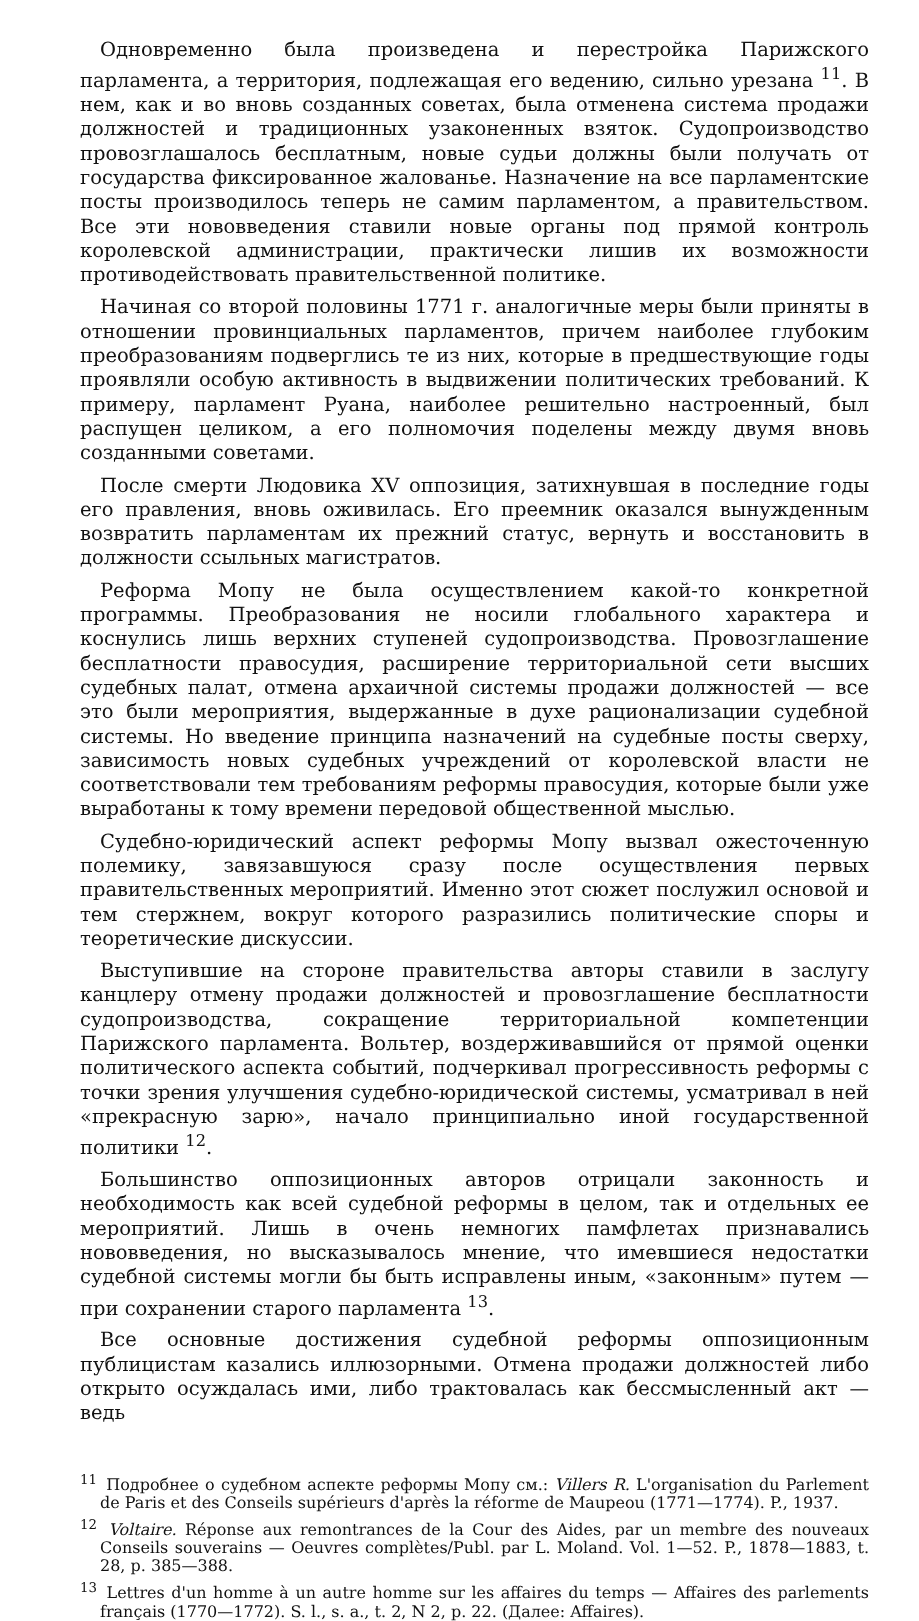Одновременно была произведена и перестройка Парижского парламента, а территория, подлежащая его ведению, сильно урезана <sup>11</sup>. В нем, как и во вновь созданных советах, была отменена система продажи должностей и традиционных узаконенных взяток. Судопроизводство провозглашалось бесплатным, новые судьи должны были получать от государства фиксированное жалованье. Назначение на все парламентские посты производилось теперь не самим парламентом, а правительством. Все эти нововведения ставили новые органы под прямой контроль королевской администрации, практически лишив их возможности противодействовать правительственной политике.
Начиная со второй половины 1771 г. аналогичные меры были приняты в отношении провинциальных парламентов, причем наиболее глубоким преобразованиям подверглись те из них, которые в предшествующие годы проявляли особую активность в выдвижении политических требований. К примеру, парламент Руана, наиболее решительно настроенный, был распущен целиком, а его полномочия поделены между двумя вновь созданными советами.
После смерти Людовика XV оппозиция, затихнувшая в последние годы его правления, вновь оживилась. Его преемник оказался вынужденным возвратить парламентам их прежний статус, вернуть и восстановить в должности ссыльных магистратов.
Реформа Мопу не была осуществлением какой-то конкретной программы. Преобразования не носили глобального характера и коснулись лишь верхних ступеней судопроизводства. Провозглашение бесплатности правосудия, расширение территориальной сети высших судебных палат, отмена архаичной системы продажи должностей — все это были мероприятия, выдержанные в духе рационализации судебной системы. Но введение принципа назначений на судебные посты сверху, зависимость новых судебных учреждений от королевской власти не соответствовали тем требованиям реформы правосудия, которые были уже выработаны к тому времени передовой общественной мыслью.
Судебно-юридический аспект реформы Мопу вызвал ожесточенную полемику, завязавшуюся сразу после осуществления первых правительственных мероприятий. Именно этот сюжет послужил основой и тем стержнем, вокруг которого разразились политические споры и теоретические дискуссии.
Выступившие на стороне правительства авторы ставили в заслугу канцлеру отмену продажи должностей и провозглашение бесплатности судопроизводства, сокращение территориальной компетенции Парижского парламента. Вольтер, воздерживавшийся от прямой оценки политического аспекта событий, подчеркивал прогрессивность реформы с точки зрения улучшения судебно-юридической системы, усматривал в ней «прекрасную зарю», начало принципиально иной государственной политики <sup>12</sup>.
Большинство оппозиционных авторов отрицали законность и необходимость как всей судебной реформы в целом, так и отдельных ее мероприятий. Лишь в очень немногих памфлетах признавались нововведения, но высказывалось мнение, что имевшиеся недостатки судебной системы могли бы быть исправлены иным, «законным» путем — при сохранении старого парламента <sup>13</sup>.
Все основные достижения судебной реформы оппозиционным публицистам казались иллюзорными. Отмена продажи должностей либо открыто осуждалась ими, либо трактовалась как бессмысленный акт — ведь
<sup>11</sup> Подробнее о судебном аспекте реформы Мопу см.: Villers R. L'organisation du Parlement de Paris et des Conseils supérieurs d'après la réforme de Maupeou (1771—1774). P., 1937.
<sup>12</sup> Voltaire. Réponse aux remontrances de la Cour des Aides, par un membre des nouveaux Conseils souverains — Oeuvres complètes/Publ. par L. Moland. Vol. 1—52. P., 1878—1883, t. 28, p. 385—388.
<sup>13</sup> Lettres d'un homme à un autre homme sur les affaires du temps — Affaires des parlements français (1770—1772). S. l., s. a., t. 2, N 2, p. 22. (Далее: Affaires).